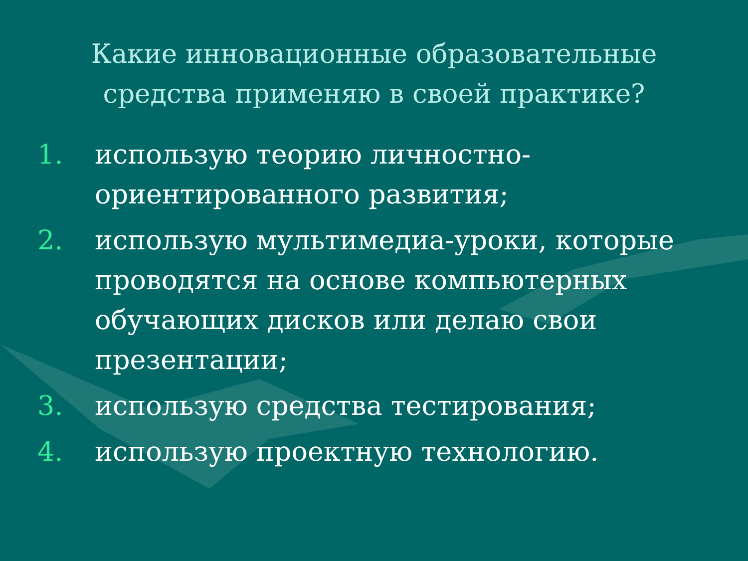Какие инновационные образовательные
средства применяю в своей практике?
1. использую теорию личностно-ориентированного развития;
2. использую мультимедиа-уроки, которые проводятся на основе компьютерных обучающих дисков или делаю свои презентации;
3. использую средства тестирования;
4. использую проектную технологию.